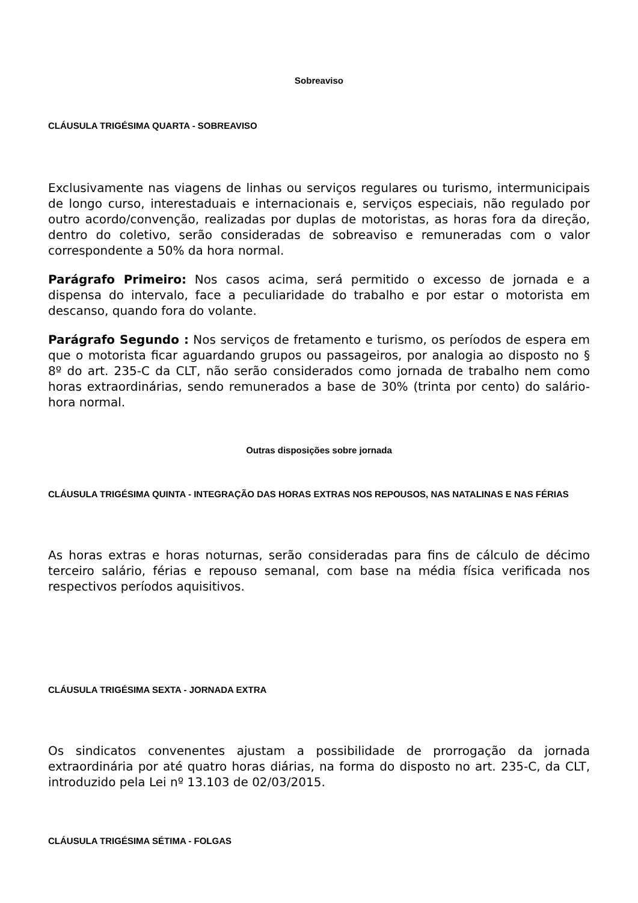Sobreaviso
CLÁUSULA TRIGÉSIMA QUARTA - SOBREAVISO
Exclusivamente nas viagens de linhas ou serviços regulares ou turismo, intermunicipais de longo curso, interestaduais e internacionais e, serviços especiais, não regulado por outro acordo/convenção, realizadas por duplas de motoristas, as horas fora da direção, dentro do coletivo, serão consideradas de sobreaviso e remuneradas com o valor correspondente a 50% da hora normal.
Parágrafo Primeiro: Nos casos acima, será permitido o excesso de jornada e a dispensa do intervalo, face a peculiaridade do trabalho e por estar o motorista em descanso, quando fora do volante.
Parágrafo Segundo : Nos serviços de fretamento e turismo, os períodos de espera em que o motorista ficar aguardando grupos ou passageiros, por analogia ao disposto no § 8º do art. 235-C da CLT, não serão considerados como jornada de trabalho nem como horas extraordinárias, sendo remunerados a base de 30% (trinta por cento) do salário-hora normal.
Outras disposições sobre jornada
CLÁUSULA TRIGÉSIMA QUINTA - INTEGRAÇÃO DAS HORAS EXTRAS NOS REPOUSOS, NAS NATALINAS E NAS FÉRIAS
As horas extras e horas noturnas, serão consideradas para fins de cálculo de décimo terceiro salário, férias e repouso semanal, com base na média física verificada nos respectivos períodos aquisitivos.
CLÁUSULA TRIGÉSIMA SEXTA - JORNADA EXTRA
Os sindicatos convenentes ajustam a possibilidade de prorrogação da jornada extraordinária por até quatro horas diárias, na forma do disposto no art. 235-C, da CLT, introduzido pela Lei nº 13.103 de 02/03/2015.
CLÁUSULA TRIGÉSIMA SÉTIMA - FOLGAS